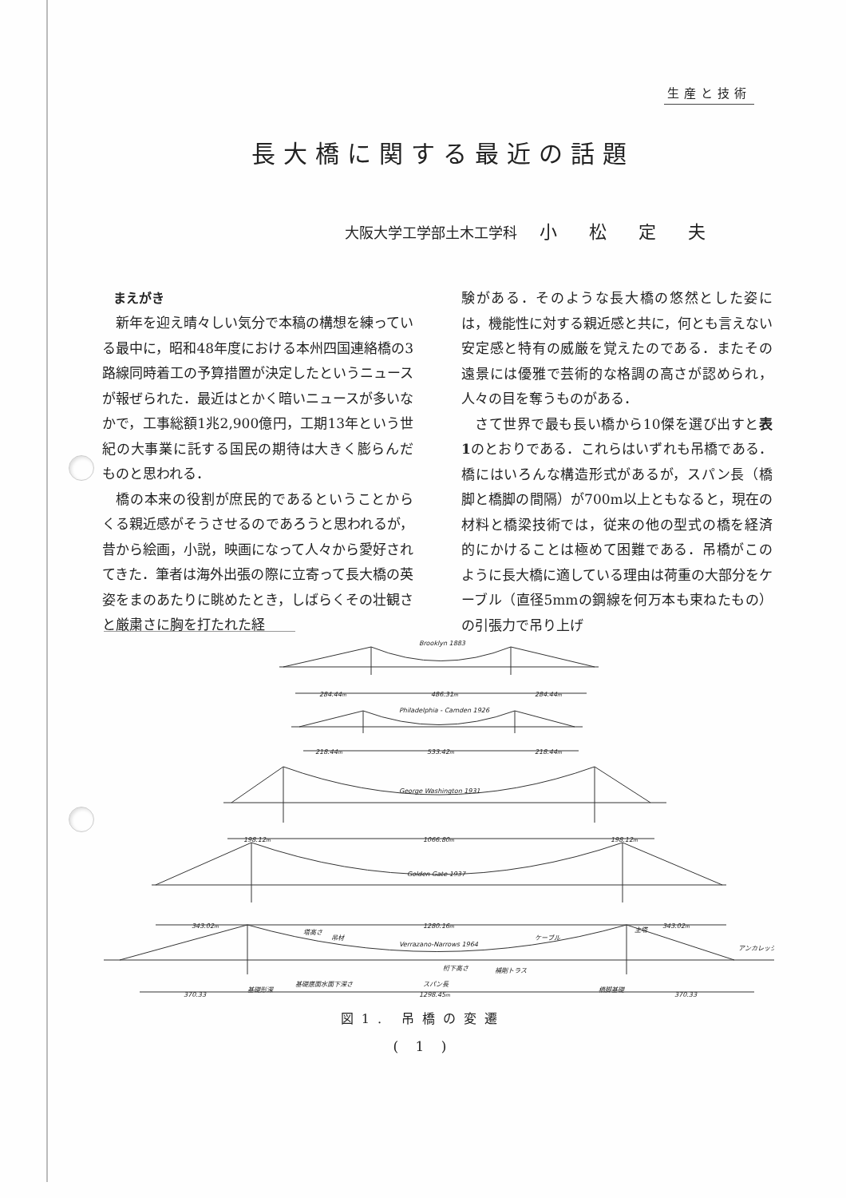生産と技術
長大橋に関する最近の話題
大阪大学工学部土木工学科 小松定夫
まえがき
新年を迎え晴々しい気分で本稿の構想を練っている最中に，昭和48年度における本州四国連絡橋の3路線同時着工の予算措置が決定したというニュースが報ぜられた．最近はとかく暗いニュースが多いなかで，工事総額1兆2,900億円，工期13年という世紀の大事業に託する国民の期待は大きく膨らんだものと思われる．
橋の本来の役割が庶民的であるということからくる親近感がそうさせるのであろうと思われるが，昔から絵画，小説，映画になって人々から愛好されてきた．筆者は海外出張の際に立寄って長大橋の英姿をまのあたりに眺めたとき，しばらくその壮観さと厳粛さに胸を打たれた経
験がある．そのような長大橋の悠然とした姿には，機能性に対する親近感と共に，何とも言えない安定感と特有の威厳を覚えたのである．またその遠景には優雅で芸術的な格調の高さが認められ，人々の目を奪うものがある．
さて世界で最も長い橋から10傑を選び出すと表1のとおりである．これらはいずれも吊橋である．橋にはいろんな構造形式があるが，スパン長（橋脚と橋脚の間隔）が700m以上ともなると，現在の材料と橋梁技術では，従来の他の型式の橋を経済的にかけることは極めて困難である．吊橋がこのように長大橋に適している理由は荷重の大部分をケーブル（直径5mmの鋼線を何万本も束ねたもの）の引張力で吊り上げ
Brooklyn 1883
284.44m
486.31m
284.44m
Philadelphia - Camden 1926
218.44m
533.42m
218.44m
George Washington 1931
198.12m
1066.80m
198.12m
Golden Gate 1937
343.02m
1280.16m
343.02m
塔高さ
吊材
ケーブル
主塔
Verrazano-Narrows 1964
アンカレッジ
桁下高さ
補剛トラス
基礎底面水面下深さ
基礎形深
370.33
スパン長
1298.45m
橋脚基礎
370.33
図1. 吊橋の変遷
( 1 )